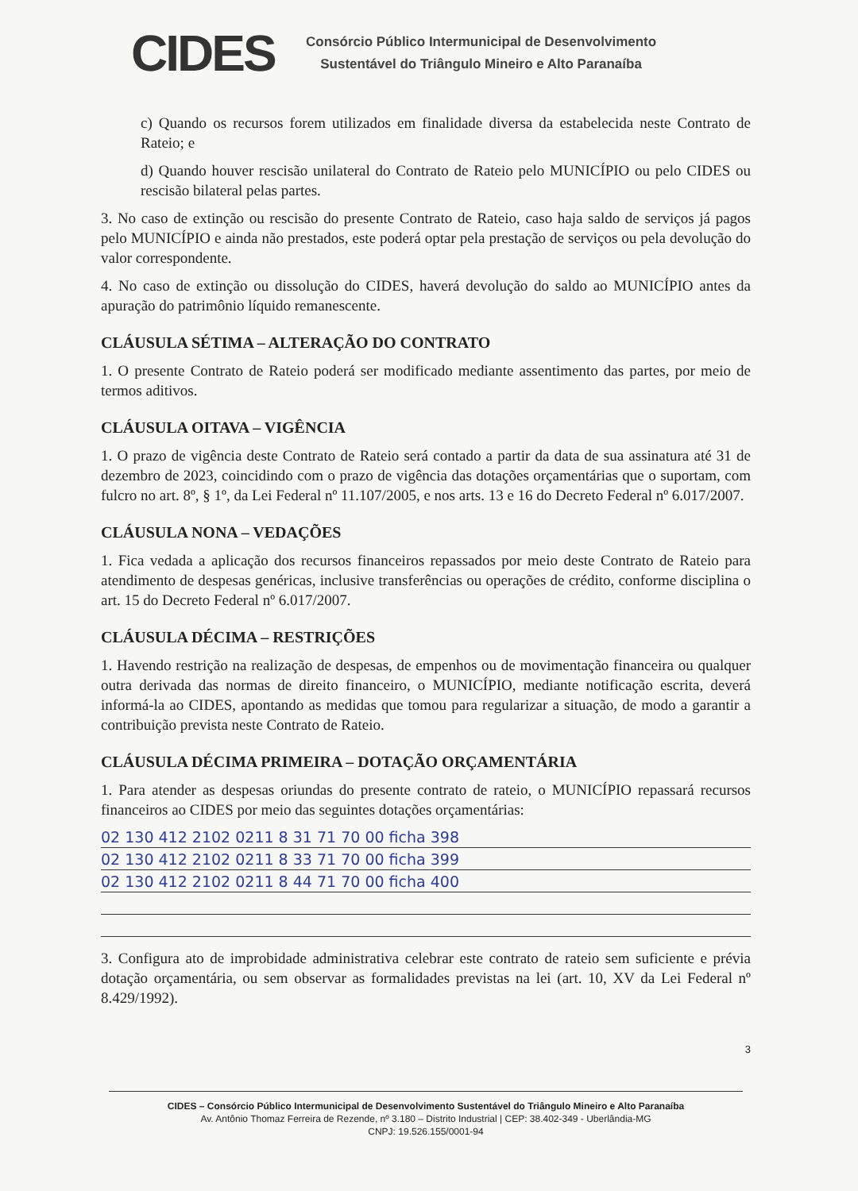CIDES
Consórcio Público Intermunicipal de Desenvolvimento
Sustentável do Triângulo Mineiro e Alto Paranaíba
c) Quando os recursos forem utilizados em finalidade diversa da estabelecida neste Contrato de Rateio; e
d) Quando houver rescisão unilateral do Contrato de Rateio pelo MUNICÍPIO ou pelo CIDES ou rescisão bilateral pelas partes.
3. No caso de extinção ou rescisão do presente Contrato de Rateio, caso haja saldo de serviços já pagos pelo MUNICÍPIO e ainda não prestados, este poderá optar pela prestação de serviços ou pela devolução do valor correspondente.
4. No caso de extinção ou dissolução do CIDES, haverá devolução do saldo ao MUNICÍPIO antes da apuração do patrimônio líquido remanescente.
CLÁUSULA SÉTIMA – ALTERAÇÃO DO CONTRATO
1. O presente Contrato de Rateio poderá ser modificado mediante assentimento das partes, por meio de termos aditivos.
CLÁUSULA OITAVA – VIGÊNCIA
1. O prazo de vigência deste Contrato de Rateio será contado a partir da data de sua assinatura até 31 de dezembro de 2023, coincidindo com o prazo de vigência das dotações orçamentárias que o suportam, com fulcro no art. 8º, § 1º, da Lei Federal nº 11.107/2005, e nos arts. 13 e 16 do Decreto Federal nº 6.017/2007.
CLÁUSULA NONA – VEDAÇÕES
1. Fica vedada a aplicação dos recursos financeiros repassados por meio deste Contrato de Rateio para atendimento de despesas genéricas, inclusive transferências ou operações de crédito, conforme disciplina o art. 15 do Decreto Federal nº 6.017/2007.
CLÁUSULA DÉCIMA – RESTRIÇÕES
1. Havendo restrição na realização de despesas, de empenhos ou de movimentação financeira ou qualquer outra derivada das normas de direito financeiro, o MUNICÍPIO, mediante notificação escrita, deverá informá-la ao CIDES, apontando as medidas que tomou para regularizar a situação, de modo a garantir a contribuição prevista neste Contrato de Rateio.
CLÁUSULA DÉCIMA PRIMEIRA – DOTAÇÃO ORÇAMENTÁRIA
1. Para atender as despesas oriundas do presente contrato de rateio, o MUNICÍPIO repassará recursos financeiros ao CIDES por meio das seguintes dotações orçamentárias:
02 130 412 2102 0211 8 31 71 70 00 ficha 398
02 130 412 2102 0211 8 33 71 70 00 ficha 399
02 130 412 2102 0211 8 44 71 70 00 ficha 400
3. Configura ato de improbidade administrativa celebrar este contrato de rateio sem suficiente e prévia dotação orçamentária, ou sem observar as formalidades previstas na lei (art. 10, XV da Lei Federal nº 8.429/1992).
3
CIDES – Consórcio Público Intermunicipal de Desenvolvimento Sustentável do Triângulo Mineiro e Alto Paranaíba
Av. Antônio Thomaz Ferreira de Rezende, nº 3.180 – Distrito Industrial | CEP: 38.402-349 - Uberlândia-MG
CNPJ: 19.526.155/0001-94